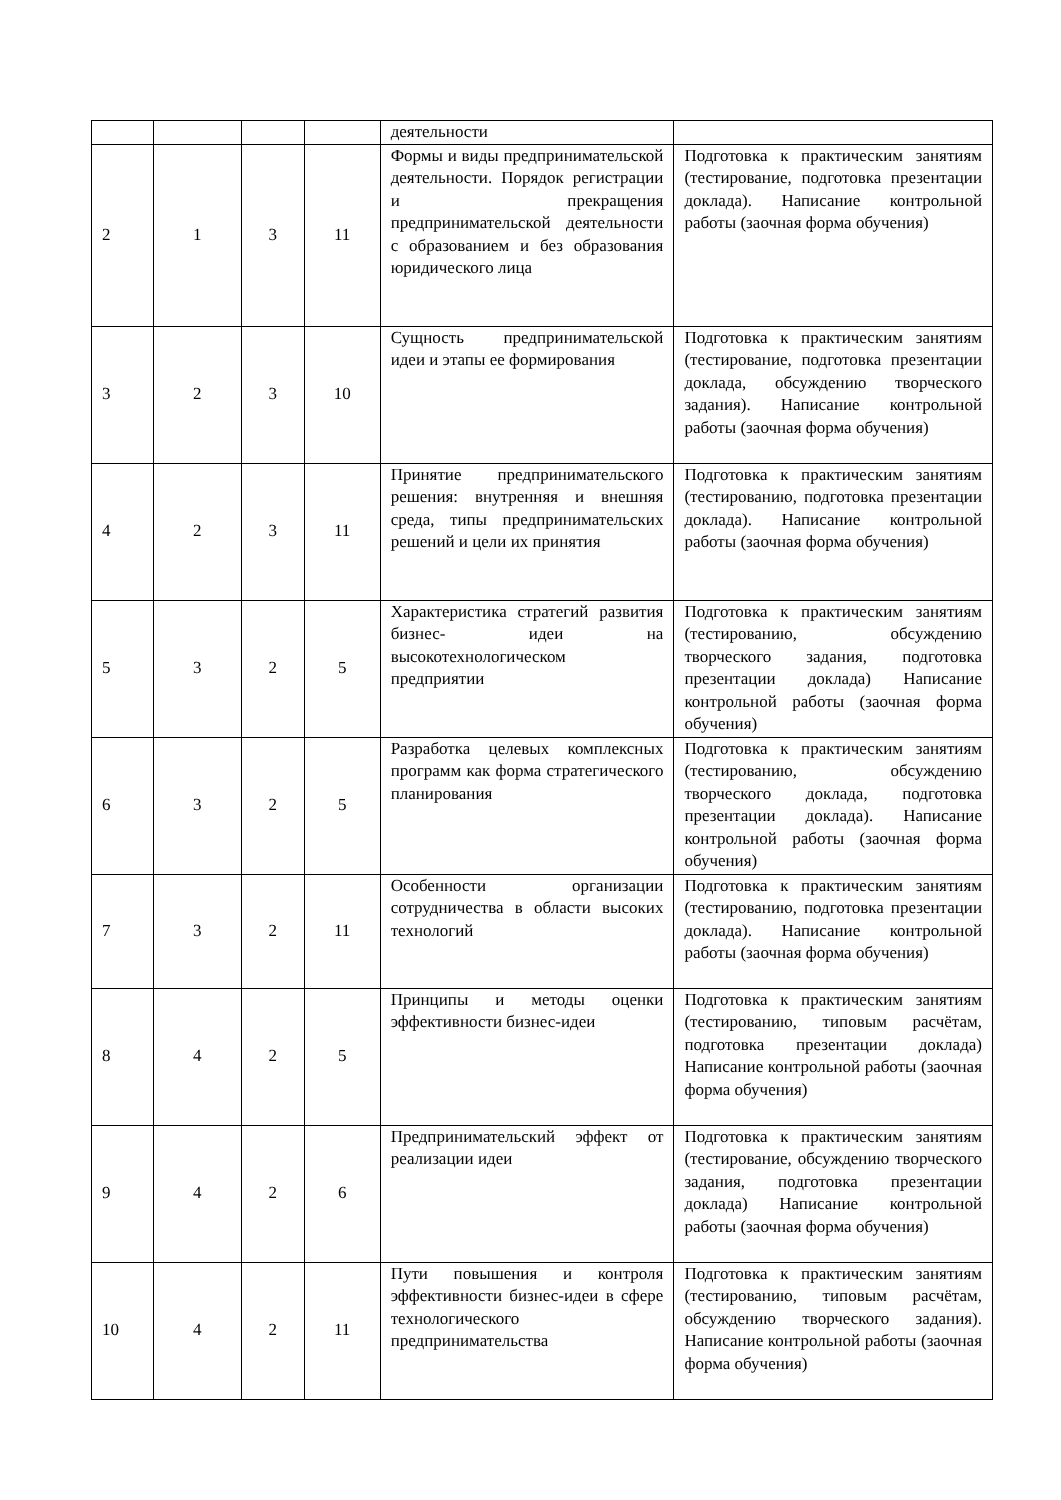| | | | | деятельности | |
| 2 | 1 | 3 | 11 | Формы и виды предпринимательской деятельности. Порядок регистрации и прекращения предпринимательской деятельности с образованием и без образования юридического лица | Подготовка к практическим занятиям (тестирование, подготовка презентации доклада). Написание контрольной работы (заочная форма обучения) |
| 3 | 2 | 3 | 10 | Сущность предпринимательской идеи и этапы ее формирования | Подготовка к практическим занятиям (тестирование, подготовка презентации доклада, обсуждению творческого задания). Написание контрольной работы (заочная форма обучения) |
| 4 | 2 | 3 | 11 | Принятие предпринимательского решения: внутренняя и внешняя среда, типы предпринимательских решений и цели их принятия | Подготовка к практическим занятиям (тестированию, подготовка презентации доклада). Написание контрольной работы (заочная форма обучения) |
| 5 | 3 | 2 | 5 | Характеристика стратегий развития бизнес- идеи на высокотехнологическом предприятии | Подготовка к практическим занятиям (тестированию, обсуждению творческого задания, подготовка презентации доклада) Написание контрольной работы (заочная форма обучения) |
| 6 | 3 | 2 | 5 | Разработка целевых комплексных программ как форма стратегического планирования | Подготовка к практическим занятиям (тестированию, обсуждению творческого доклада, подготовка презентации доклада). Написание контрольной работы (заочная форма обучения) |
| 7 | 3 | 2 | 11 | Особенности организации сотрудничества в области высоких технологий | Подготовка к практическим занятиям (тестированию, подготовка презентации доклада). Написание контрольной работы (заочная форма обучения) |
| 8 | 4 | 2 | 5 | Принципы и методы оценки эффективности бизнес-идеи | Подготовка к практическим занятиям (тестированию, типовым расчётам, подготовка презентации доклада) Написание контрольной работы (заочная форма обучения) |
| 9 | 4 | 2 | 6 | Предпринимательский эффект от реализации идеи | Подготовка к практическим занятиям (тестирование, обсуждению творческого задания, подготовка презентации доклада) Написание контрольной работы (заочная форма обучения) |
| 10 | 4 | 2 | 11 | Пути повышения и контроля эффективности бизнес-идеи в сфере технологического предпринимательства | Подготовка к практическим занятиям (тестированию, типовым расчётам, обсуждению творческого задания). Написание контрольной работы (заочная форма обучения) |